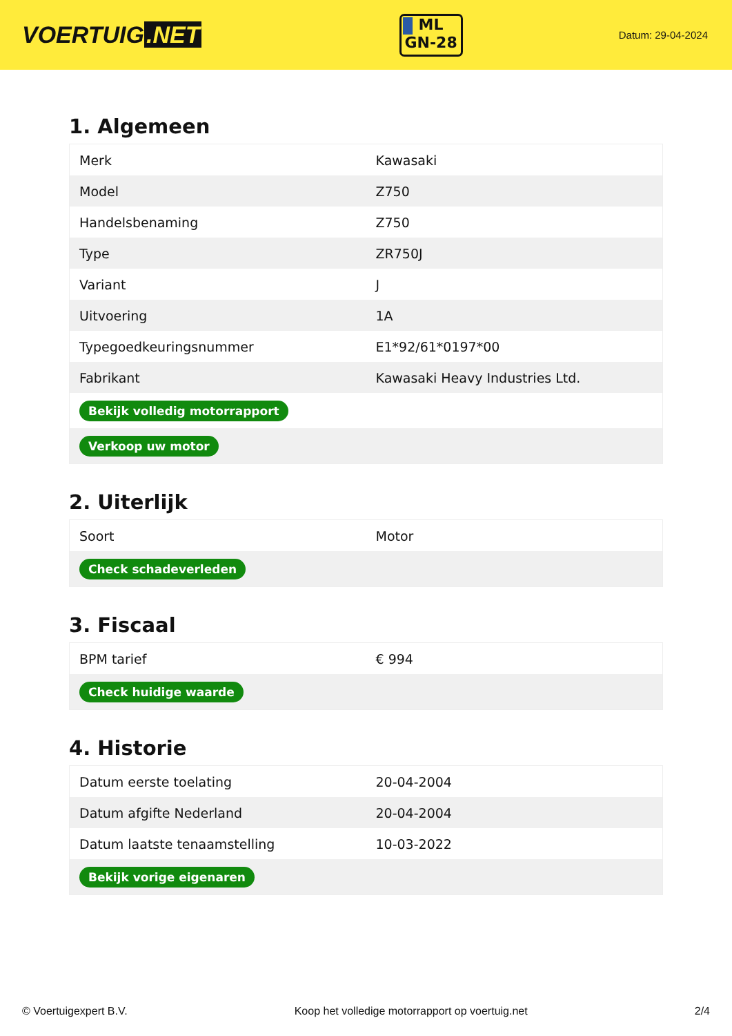VOERTUIG.NET
ML
GN-28
Datum: 29-04-2024
1. Algemeen
| Merk | Kawasaki |
| Model | Z750 |
| Handelsbenaming | Z750 |
| Type | ZR750J |
| Variant | J |
| Uitvoering | 1A |
| Typegoedkeuringsnummer | E1*92/61*0197*00 |
| Fabrikant | Kawasaki Heavy Industries Ltd. |
| Bekijk volledig motorrapport | |
| Verkoop uw motor | |
2. Uiterlijk
| Soort | Motor |
| Check schadeverleden | |
3. Fiscaal
| BPM tarief | € 994 |
| Check huidige waarde | |
4. Historie
| Datum eerste toelating | 20-04-2004 |
| Datum afgifte Nederland | 20-04-2004 |
| Datum laatste tenaamstelling | 10-03-2022 |
| Bekijk vorige eigenaren | |
© Voertuigexpert B.V. Koop het volledige motorrapport op voertuig.net 2/4